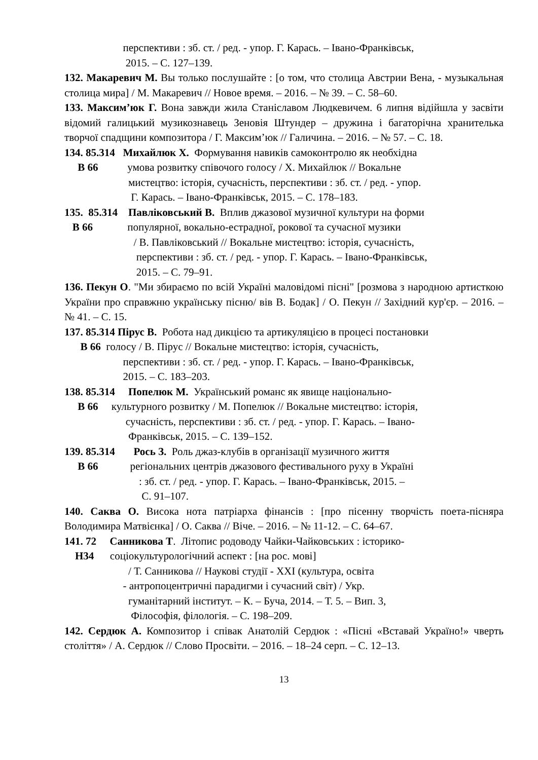перспективи : зб. ст. / ред. - упор. Г. Карась. – Івано-Франківськ, 2015. – С. 127–139.
132. Макаревич М. Вы только послушайте : [о том, что столица Австрии Вена, - музыкальная столица мира] / М. Макаревич // Новое время. – 2016. – № 39. – С. 58–60.
133. Максим’юк Г. Вона завжди жила Станіславом Людкевичем. 6 липня відійшла у засвіти відомий галицький музикознавець Зеновія Штундер – дружина і багаторічна хранителька творчої спадщини композитора / Г. Максим’юк // Галичина. – 2016. – № 57. – С. 18.
134. 85.314 Михайлюк Х. Формування навиків самоконтролю як необхідна В 66 умова розвитку співочого голосу / Х. Михайлюк // Вокальне мистецтво: історія, сучасність, перспективи : зб. ст. / ред. - упор. Г. Карась. – Івано-Франківськ, 2015. – С. 178–183.
135. 85.314 Павліковський В. Вплив джазової музичної культури на форми В 66 популярної, вокально-естрадної, рокової та сучасної музики / В. Павліковський // Вокальне мистецтво: історія, сучасність, перспективи : зб. ст. / ред. - упор. Г. Карась. – Івано-Франківськ, 2015. – С. 79–91.
136. Пекун О. "Ми збираємо по всій Україні маловідомі пісні" [розмова з народною артисткою України про справжню українську пісню/ вів В. Бодак] / О. Пекун // Західний кур'єр. – 2016. – № 41. – С. 15.
137. 85.314 Пірус В. Робота над дикцією та артикуляцією в процесі постановки В 66 голосу / В. Пірус // Вокальне мистецтво: історія, сучасність, перспективи : зб. ст. / ред. - упор. Г. Карась. – Івано-Франківськ, 2015. – С. 183–203.
138. 85.314 Попелюк М. Український романс як явище національно- В 66 культурного розвитку / М. Попелюк // Вокальне мистецтво: історія, сучасність, перспективи : зб. ст. / ред. - упор. Г. Карась. – Івано- Франківськ, 2015. – С. 139–152.
139. 85.314 Рось З. Роль джаз-клубів в організації музичного життя В 66 регіональних центрів джазового фестивального руху в Україні : зб. ст. / ред. - упор. Г. Карась. – Івано-Франківськ, 2015. – С. 91–107.
140. Саква О. Висока нота патріарха фінансів : [про пісенну творчість поета-пісняра Володимира Матвієнка] / О. Саква // Віче. – 2016. – № 11-12. – С. 64–67.
141. 72 Санникова Т. Літопис родоводу Чайки-Чайковських : історико- Н34 соціокультурологічний аспект : [на рос. мові] / Т. Санникова // Наукові студії - ХХІ (культура, освіта - антропоцентричні парадигми і сучасний світ) / Укр. гуманітарний інститут. – К. – Буча, 2014. – Т. 5. – Вип. 3, Філософія, філологія. – С. 198–209.
142. Сердюк А. Композитор і співак Анатолій Сердюк : «Пісні «Вставай Україно!» чверть століття» / А. Сердюк // Слово Просвіти. – 2016. – 18–24 серп. – С. 12–13.
13